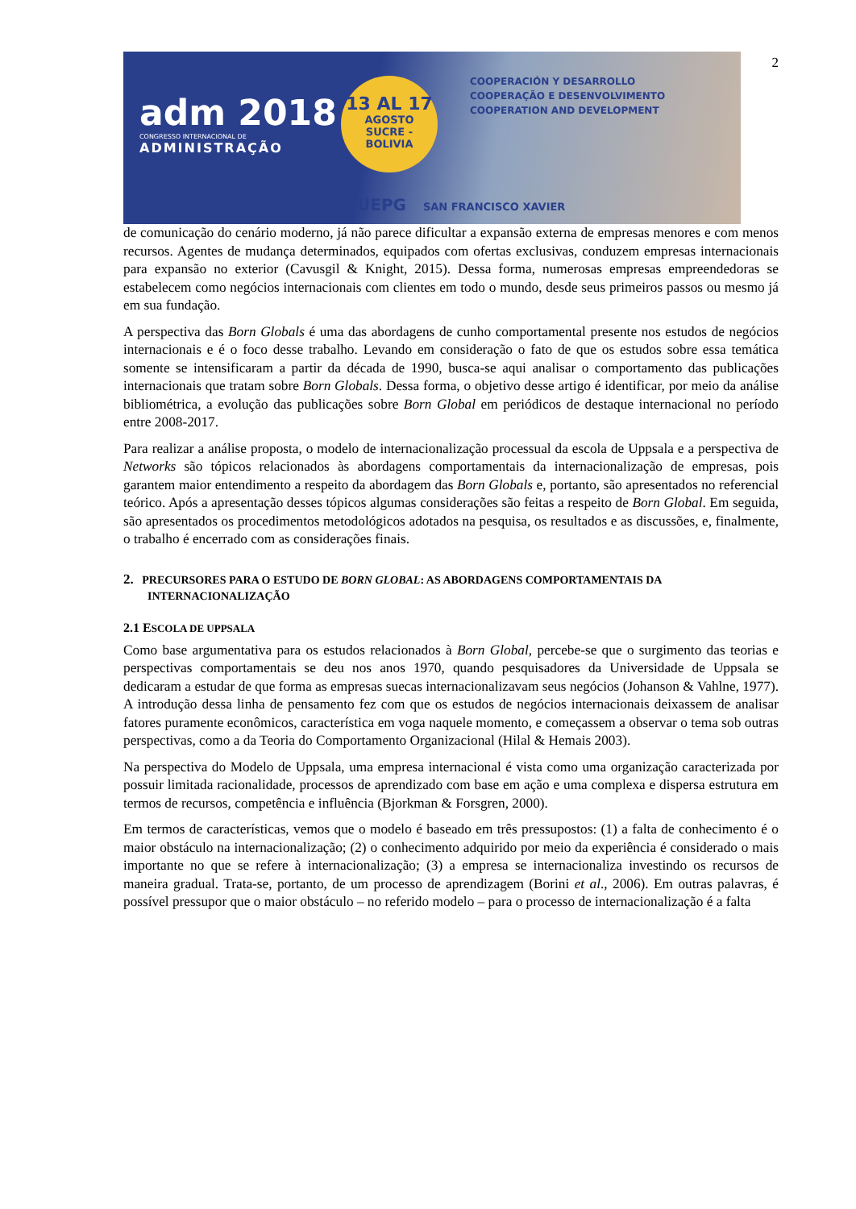2
adm 2018
CONGRESSO INTERNACIONAL DE
ADMINISTRAÇÃO
13 AL 17
AGOSTO
SUCRE - BOLIVIA
COOPERACIÓN Y DESARROLLO
COOPERAÇÃO E DESENVOLVIMENTO
COOPERATION AND DEVELOPMENT
UEPG SAN FRANCISCO XAVIER
de comunicação do cenário moderno, já não parece dificultar a expansão externa de empresas menores e com menos recursos. Agentes de mudança determinados, equipados com ofertas exclusivas, conduzem empresas internacionais para expansão no exterior (Cavusgil & Knight, 2015). Dessa forma, numerosas empresas empreendedoras se estabelecem como negócios internacionais com clientes em todo o mundo, desde seus primeiros passos ou mesmo já em sua fundação.
A perspectiva das Born Globals é uma das abordagens de cunho comportamental presente nos estudos de negócios internacionais e é o foco desse trabalho. Levando em consideração o fato de que os estudos sobre essa temática somente se intensificaram a partir da década de 1990, busca-se aqui analisar o comportamento das publicações internacionais que tratam sobre Born Globals. Dessa forma, o objetivo desse artigo é identificar, por meio da análise bibliométrica, a evolução das publicações sobre Born Global em periódicos de destaque internacional no período entre 2008-2017.
Para realizar a análise proposta, o modelo de internacionalização processual da escola de Uppsala e a perspectiva de Networks são tópicos relacionados às abordagens comportamentais da internacionalização de empresas, pois garantem maior entendimento a respeito da abordagem das Born Globals e, portanto, são apresentados no referencial teórico. Após a apresentação desses tópicos algumas considerações são feitas a respeito de Born Global. Em seguida, são apresentados os procedimentos metodológicos adotados na pesquisa, os resultados e as discussões, e, finalmente, o trabalho é encerrado com as considerações finais.
2. PRECURSORES PARA O ESTUDO DE BORN GLOBAL: AS ABORDAGENS COMPORTAMENTAIS DA INTERNACIONALIZAÇÃO
2.1 ESCOLA DE UPPSALA
Como base argumentativa para os estudos relacionados à Born Global, percebe-se que o surgimento das teorias e perspectivas comportamentais se deu nos anos 1970, quando pesquisadores da Universidade de Uppsala se dedicaram a estudar de que forma as empresas suecas internacionalizavam seus negócios (Johanson & Vahlne, 1977). A introdução dessa linha de pensamento fez com que os estudos de negócios internacionais deixassem de analisar fatores puramente econômicos, característica em voga naquele momento, e começassem a observar o tema sob outras perspectivas, como a da Teoria do Comportamento Organizacional (Hilal & Hemais 2003).
Na perspectiva do Modelo de Uppsala, uma empresa internacional é vista como uma organização caracterizada por possuir limitada racionalidade, processos de aprendizado com base em ação e uma complexa e dispersa estrutura em termos de recursos, competência e influência (Bjorkman & Forsgren, 2000).
Em termos de características, vemos que o modelo é baseado em três pressupostos: (1) a falta de conhecimento é o maior obstáculo na internacionalização; (2) o conhecimento adquirido por meio da experiência é considerado o mais importante no que se refere à internacionalização; (3) a empresa se internacionaliza investindo os recursos de maneira gradual. Trata-se, portanto, de um processo de aprendizagem (Borini et al., 2006). Em outras palavras, é possível pressupor que o maior obstáculo – no referido modelo – para o processo de internacionalização é a falta